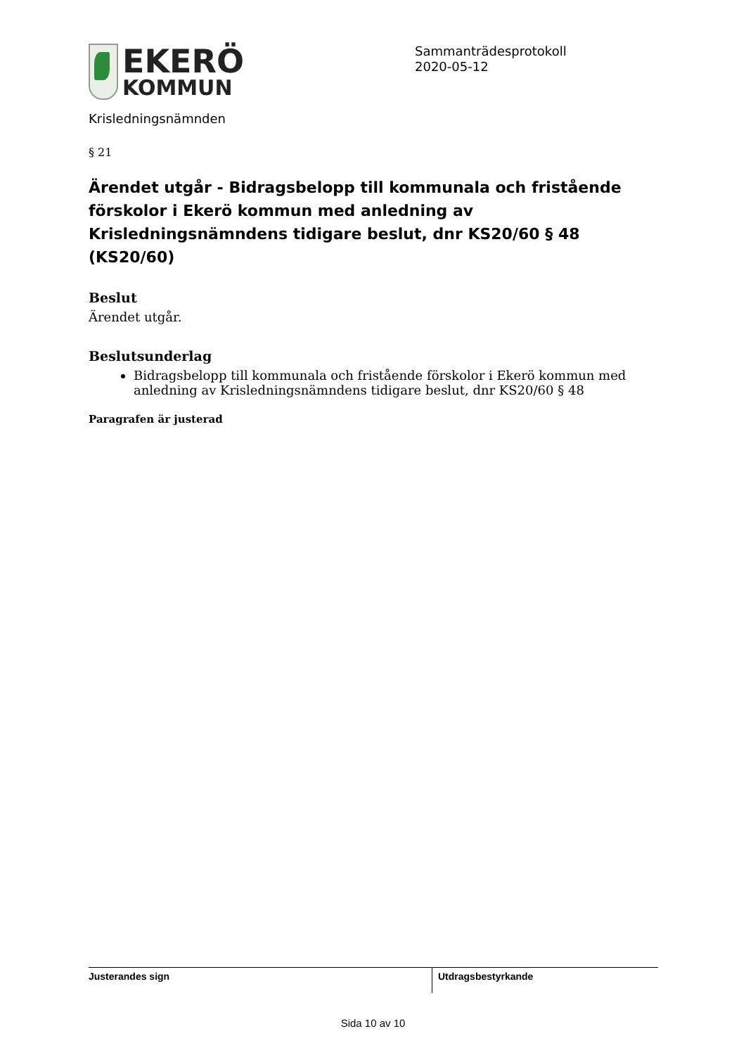EKERÖ
KOMMUN
Sammanträdesprotokoll
2020-05-12
Krisledningsnämnden
§ 21
Ärendet utgår - Bidragsbelopp till kommunala och fristående förskolor i Ekerö kommun med anledning av Krisledningsnämndens tidigare beslut, dnr KS20/60 § 48 (KS20/60)
Beslut
Ärendet utgår.
Beslutsunderlag
Bidragsbelopp till kommunala och fristående förskolor i Ekerö kommun med anledning av Krisledningsnämndens tidigare beslut, dnr KS20/60 § 48
Paragrafen är justerad
Justerandes sign Utdragsbestyrkande
Sida 10 av 10